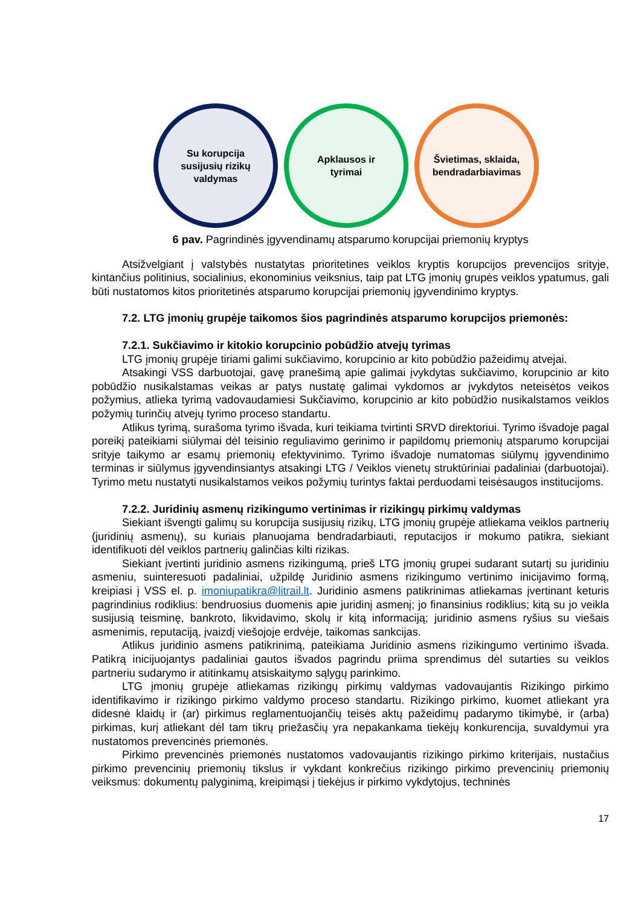Su korupcija
susijusių rizikų
valdymas
Apklausos ir
tyrimai
Švietimas, sklaida,
bendradarbiavimas
6 pav. Pagrindinės įgyvendinamų atsparumo korupcijai priemonių kryptys
Atsižvelgiant į valstybės nustatytas prioritetines veiklos kryptis korupcijos prevencijos srityje, kintančius politinius, socialinius, ekonominius veiksnius, taip pat LTG įmonių grupės veiklos ypatumus, gali būti nustatomos kitos prioritetinės atsparumo korupcijai priemonių įgyvendinimo kryptys.
7.2. LTG įmonių grupėje taikomos šios pagrindinės atsparumo korupcijos priemonės:
7.2.1. Sukčiavimo ir kitokio korupcinio pobūdžio atvejų tyrimas
LTG įmonių grupėje tiriami galimi sukčiavimo, korupcinio ar kito pobūdžio pažeidimų atvejai.
Atsakingi VSS darbuotojai, gavę pranešimą apie galimai įvykdytas sukčiavimo, korupcinio ar kito pobūdžio nusikalstamas veikas ar patys nustatę galimai vykdomos ar įvykdytos neteisėtos veikos požymius, atlieka tyrimą vadovaudamiesi Sukčiavimo, korupcinio ar kito pobūdžio nusikalstamos veiklos požymių turinčių atvejų tyrimo proceso standartu.
Atlikus tyrimą, surašoma tyrimo išvada, kuri teikiama tvirtinti SRVD direktoriui. Tyrimo išvadoje pagal poreikį pateikiami siūlymai dėl teisinio reguliavimo gerinimo ir papildomų priemonių atsparumo korupcijai srityje taikymo ar esamų priemonių efektyvinimo. Tyrimo išvadoje numatomas siūlymų įgyvendinimo terminas ir siūlymus įgyvendinsiantys atsakingi LTG / Veiklos vienetų struktūriniai padaliniai (darbuotojai). Tyrimo metu nustatyti nusikalstamos veikos požymių turintys faktai perduodami teisėsaugos institucijoms.
7.2.2. Juridinių asmenų rizikingumo vertinimas ir rizikingų pirkimų valdymas
Siekiant išvengti galimų su korupcija susijusių rizikų, LTG įmonių grupėje atliekama veiklos partnerių (juridinių asmenų), su kuriais planuojama bendradarbiauti, reputacijos ir mokumo patikra, siekiant identifikuoti dėl veiklos partnerių galinčias kilti rizikas.
Siekiant įvertinti juridinio asmens rizikingumą, prieš LTG įmonių grupei sudarant sutartį su juridiniu asmeniu, suinteresuoti padaliniai, užpildę Juridinio asmens rizikingumo vertinimo inicijavimo formą, kreipiasi į VSS el. p. imoniupatikra@litrail.lt. Juridinio asmens patikrinimas atliekamas įvertinant keturis pagrindinius rodiklius: bendruosius duomenis apie juridinį asmenį; jo finansinius rodiklius; kitą su jo veikla susijusią teisminę, bankroto, likvidavimo, skolų ir kitą informaciją; juridinio asmens ryšius su viešais asmenimis, reputaciją, įvaizdį viešojoje erdvėje, taikomas sankcijas.
Atlikus juridinio asmens patikrinimą, pateikiama Juridinio asmens rizikingumo vertinimo išvada. Patikrą inicijuojantys padaliniai gautos išvados pagrindu priima sprendimus dėl sutarties su veiklos partneriu sudarymo ir atitinkamų atsiskaitymo sąlygų parinkimo.
LTG įmonių grupėje atliekamas rizikingų pirkimų valdymas vadovaujantis Rizikingo pirkimo identifikavimo ir rizikingo pirkimo valdymo proceso standartu. Rizikingo pirkimo, kuomet atliekant yra didesnė klaidų ir (ar) pirkimus reglamentuojančių teisės aktų pažeidimų padarymo tikimybė, ir (arba) pirkimas, kurį atliekant dėl tam tikrų priežasčių yra nepakankama tiekėjų konkurencija, suvaldymui yra nustatomos prevencinės priemonės.
Pirkimo prevencinės priemonės nustatomos vadovaujantis rizikingo pirkimo kriterijais, nustačius pirkimo prevencinių priemonių tikslus ir vykdant konkrečius rizikingo pirkimo prevencinių priemonių veiksmus: dokumentų palyginimą, kreipimąsi į tiekėjus ir pirkimo vykdytojus, techninės
17